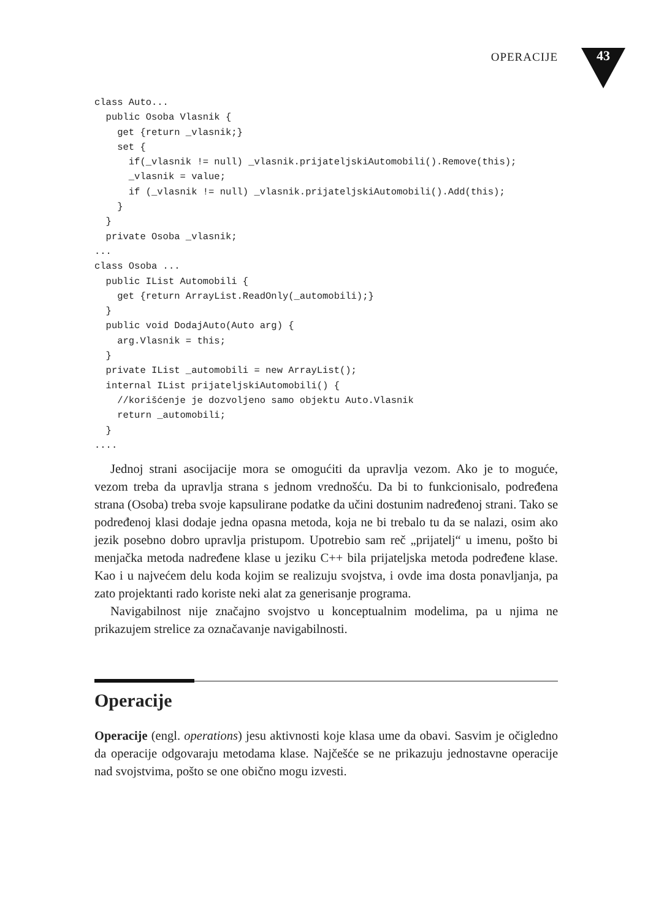OPERACIJE
43
class Auto...
  public Osoba Vlasnik {
    get {return _vlasnik;}
    set {
      if(_vlasnik != null) _vlasnik.prijateljskiAutomobili().Remove(this);
      _vlasnik = value;
      if (_vlasnik != null) _vlasnik.prijateljskiAutomobili().Add(this);
    }
  }
  private Osoba _vlasnik;
...
class Osoba ...
  public IList Automobili {
    get {return ArrayList.ReadOnly(_automobili);}
  }
  public void DodajAuto(Auto arg) {
    arg.Vlasnik = this;
  }
  private IList _automobili = new ArrayList();
  internal IList prijateljskiAutomobili() {
    //korišćenje je dozvoljeno samo objektu Auto.Vlasnik
    return _automobili;
  }
....
Jednoj strani asocijacije mora se omogućiti da upravlja vezom. Ako je to moguće, vezom treba da upravlja strana s jednom vrednošću. Da bi to funkcionisalo, podređena strana (Osoba) treba svoje kapsulirane podatke da učini dostunim nadređenoj strani. Tako se podređenoj klasi dodaje jedna opasna metoda, koja ne bi trebalo tu da se nalazi, osim ako jezik posebno dobro upravlja pristupom. Upotrebio sam reč „prijatelj“ u imenu, pošto bi menjačka metoda nadređene klase u jeziku C++ bila prijateljska metoda podređene klase. Kao i u najvećem delu koda kojim se realizuju svojstva, i ovde ima dosta ponavljanja, pa zato projektanti rado koriste neki alat za generisanje programa.
Navigabilnost nije značajno svojstvo u konceptualnim modelima, pa u njima ne prikazujem strelice za označavanje navigabilnosti.
Operacije
Operacije (engl. operations) jesu aktivnosti koje klasa ume da obavi. Sasvim je očigledno da operacije odgovaraju metodama klase. Najčešće se ne prikazuju jednostavne operacije nad svojstvima, pošto se one obično mogu izvesti.